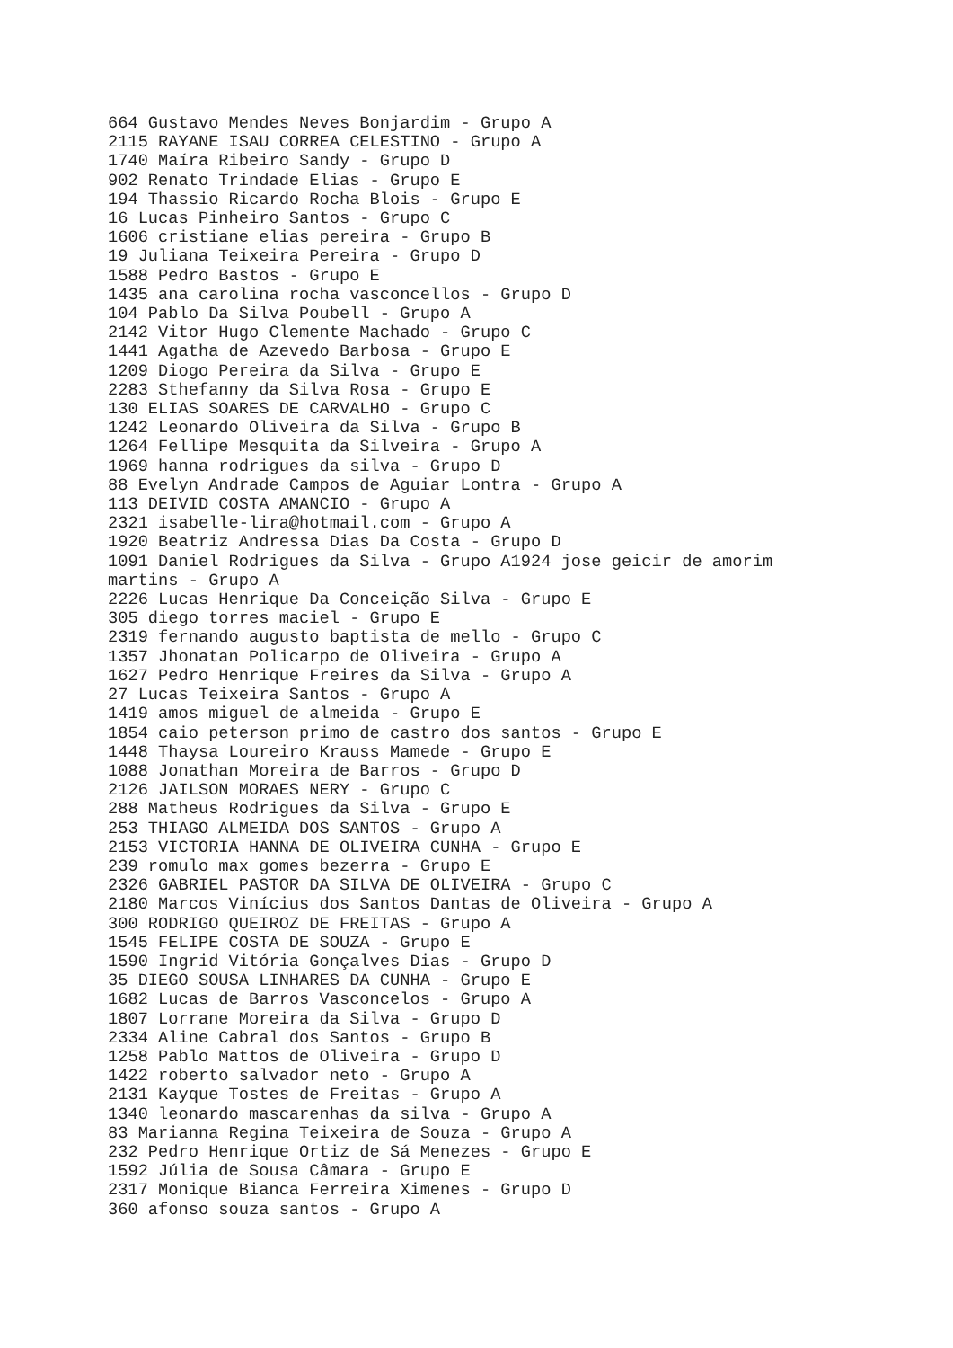664 Gustavo Mendes Neves Bonjardim - Grupo A
2115 RAYANE ISAU CORREA CELESTINO - Grupo A
1740 Maíra Ribeiro Sandy - Grupo D
902 Renato Trindade Elias - Grupo E
194 Thassio Ricardo Rocha Blois - Grupo E
16 Lucas Pinheiro Santos - Grupo C
1606 cristiane elias pereira - Grupo B
19 Juliana Teixeira Pereira - Grupo D
1588 Pedro Bastos - Grupo E
1435 ana carolina rocha vasconcellos - Grupo D
104 Pablo Da Silva Poubell - Grupo A
2142 Vitor Hugo Clemente Machado - Grupo C
1441 Agatha de Azevedo Barbosa - Grupo E
1209 Diogo Pereira da Silva - Grupo E
2283 Sthefanny da Silva Rosa - Grupo E
130 ELIAS SOARES DE CARVALHO - Grupo C
1242 Leonardo Oliveira da Silva - Grupo B
1264 Fellipe Mesquita da Silveira - Grupo A
1969 hanna rodrigues da silva - Grupo D
88 Evelyn Andrade Campos de Aguiar Lontra - Grupo A
113 DEIVID COSTA AMANCIO - Grupo A
2321 isabelle-lira@hotmail.com - Grupo A
1920 Beatriz Andressa Dias Da Costa - Grupo D
1091 Daniel Rodrigues da Silva - Grupo A1924 jose geicir de amorim
martins - Grupo A
2226 Lucas Henrique Da Conceição Silva - Grupo E
305 diego torres maciel - Grupo E
2319 fernando augusto baptista de mello - Grupo C
1357 Jhonatan Policarpo de Oliveira - Grupo A
1627 Pedro Henrique Freires da Silva - Grupo A
27 Lucas Teixeira Santos - Grupo A
1419 amos miguel de almeida - Grupo E
1854 caio peterson primo de castro dos santos - Grupo E
1448 Thaysa Loureiro Krauss Mamede - Grupo E
1088 Jonathan Moreira de Barros - Grupo D
2126 JAILSON MORAES NERY - Grupo C
288 Matheus Rodrigues da Silva - Grupo E
253 THIAGO ALMEIDA DOS SANTOS - Grupo A
2153 VICTORIA HANNA DE OLIVEIRA CUNHA - Grupo E
239 romulo max gomes bezerra - Grupo E
2326 GABRIEL PASTOR DA SILVA DE OLIVEIRA - Grupo C
2180 Marcos Vinícius dos Santos Dantas de Oliveira - Grupo A
300 RODRIGO QUEIROZ DE FREITAS - Grupo A
1545 FELIPE COSTA DE SOUZA - Grupo E
1590 Ingrid Vitória Gonçalves Dias - Grupo D
35 DIEGO SOUSA LINHARES DA CUNHA - Grupo E
1682 Lucas de Barros Vasconcelos - Grupo A
1807 Lorrane Moreira da Silva - Grupo D
2334 Aline Cabral dos Santos - Grupo B
1258 Pablo Mattos de Oliveira - Grupo D
1422 roberto salvador neto - Grupo A
2131 Kayque Tostes de Freitas - Grupo A
1340 leonardo mascarenhas da silva - Grupo A
83 Marianna Regina Teixeira de Souza - Grupo A
232 Pedro Henrique Ortiz de Sá Menezes - Grupo E
1592 Júlia de Sousa Câmara - Grupo E
2317 Monique Bianca Ferreira Ximenes - Grupo D
360 afonso souza santos - Grupo A